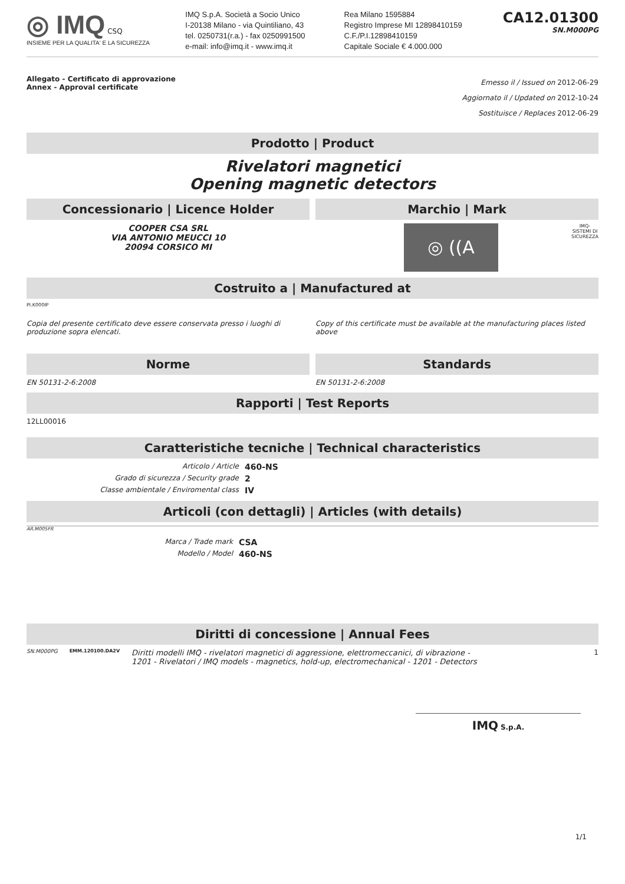◎ IMQ CSQ
INSIEME PER LA QUALITA' E LA SICUREZZA
IMQ S.p.A. Società a Socio Unico
I-20138 Milano - via Quintiliano, 43
tel. 0250731(r.a.) - fax 0250991500
e-mail: info@imq.it - www.imq.it
Rea Milano 1595884
Registro Imprese MI 12898410159
C.F./P.I.12898410159
Capitale Sociale € 4.000.000
CA12.01300
SN.M000PG
Allegato - Certificato di approvazione
Annex - Approval certificate
Emesso il / Issued on 2012-06-29
Aggiornato il / Updated on 2012-10-24
Sostituisce / Replaces 2012-06-29
Prodotto | Product
Rivelatori magnetici
Opening magnetic detectors
Concessionario | Licence Holder
COOPER CSA SRL
VIA ANTONIO MEUCCI 10
20094 CORSICO MI
Marchio | Mark
◎ ((A
IMQ-
SISTEMI DI
SICUREZZA
Costruito a | Manufactured at
PI.K000IP
Copia del presente certificato deve essere conservata presso i luoghi di produzione sopra elencati.
Copy of this certificate must be available at the manufacturing places listed above
Norme
EN 50131-2-6:2008
Standards
EN 50131-2-6:2008
Rapporti | Test Reports
12LL00016
Caratteristiche tecniche | Technical characteristics
Articolo / Article 460-NS Grado di sicurezza / Security grade 2 Classe ambientale / Enviromental class IV
Articoli (con dettagli) | Articles (with details)
AR.M005FR
Marca / Trade mark CSA Modello / Model 460-NS
Diritti di concessione | Annual Fees
SN.M000PG EMM.120100.DA2V Diritti modelli IMQ - rivelatori magnetici di aggressione, elettromeccanici, di vibrazione - 1201 - Rivelatori / IMQ models - magnetics, hold-up, electromechanical - 1201 - Detectors 1
IMQ S.p.A.
1/1